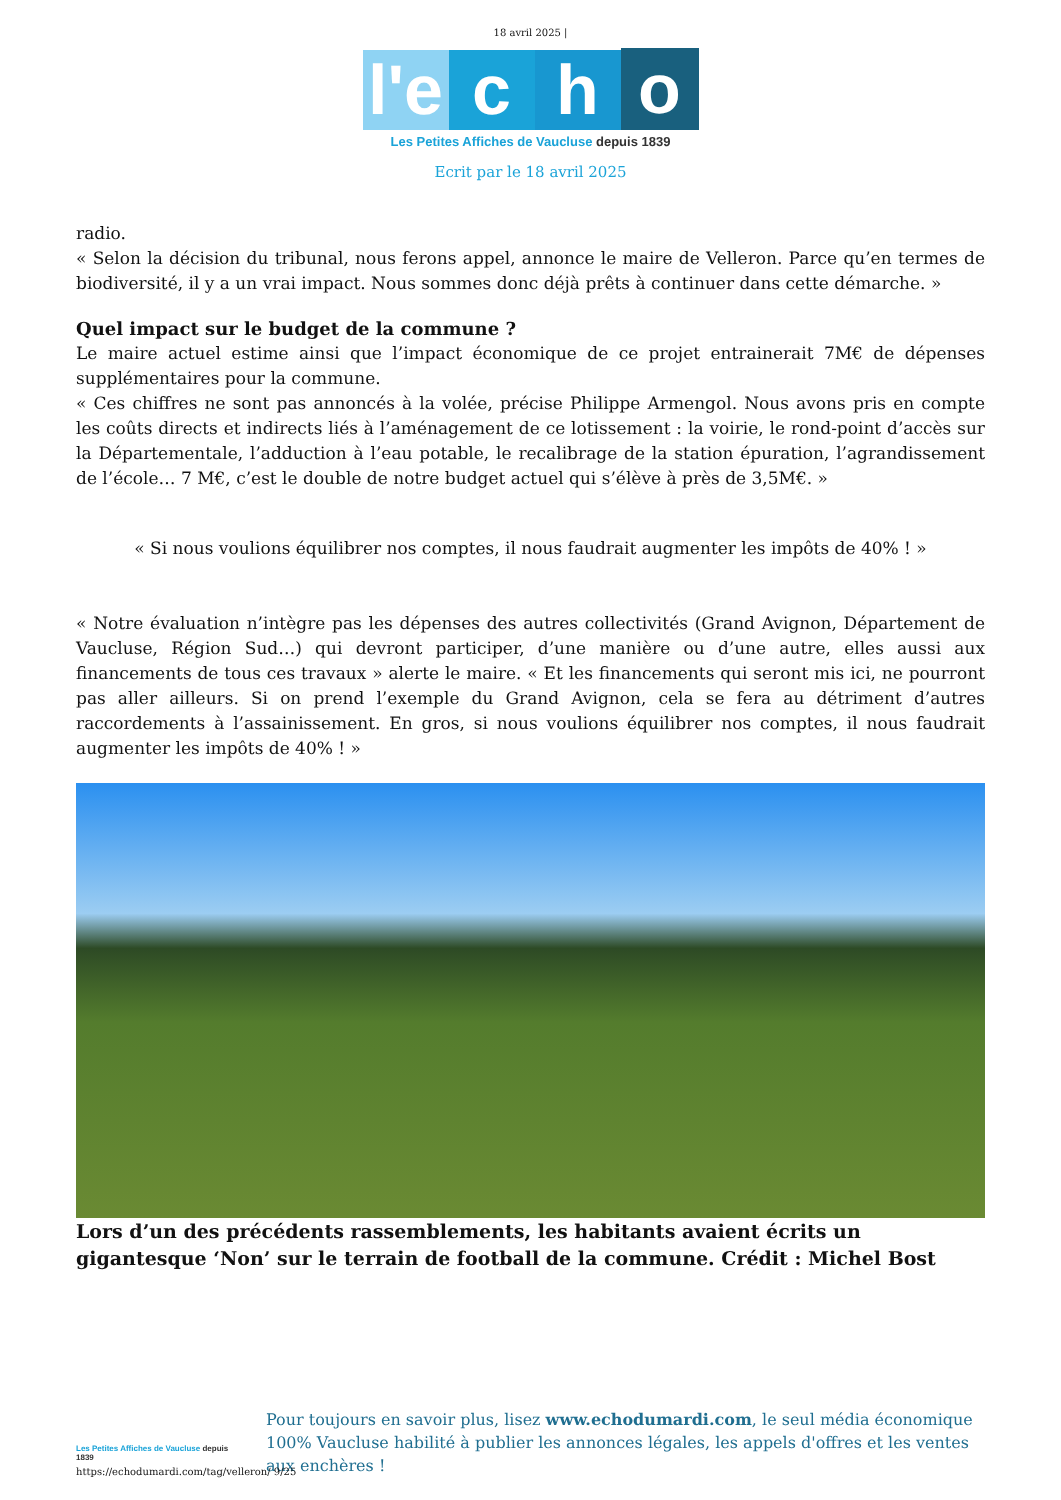18 avril 2025 |
l'e
c
h
o
Les Petites Affiches de Vaucluse depuis 1839
Ecrit par le 18 avril 2025
radio.
« Selon la décision du tribunal, nous ferons appel, annonce le maire de Velleron. Parce qu’en termes de biodiversité, il y a un vrai impact. Nous sommes donc déjà prêts à continuer dans cette démarche. »
Quel impact sur le budget de la commune ?
Le maire actuel estime ainsi que l’impact économique de ce projet entrainerait 7M€ de dépenses supplémentaires pour la commune.
« Ces chiffres ne sont pas annoncés à la volée, précise Philippe Armengol. Nous avons pris en compte les coûts directs et indirects liés à l’aménagement de ce lotissement : la voirie, le rond-point d’accès sur la Départementale, l’adduction à l’eau potable, le recalibrage de la station épuration, l’agrandissement de l’école… 7 M€, c’est le double de notre budget actuel qui s’élève à près de 3,5M€. »
« Si nous voulions équilibrer nos comptes, il nous faudrait augmenter les impôts de 40% ! »
« Notre évaluation n’intègre pas les dépenses des autres collectivités (Grand Avignon, Département de Vaucluse, Région Sud…) qui devront participer, d’une manière ou d’une autre, elles aussi aux financements de tous ces travaux » alerte le maire. « Et les financements qui seront mis ici, ne pourront pas aller ailleurs. Si on prend l’exemple du Grand Avignon, cela se fera au détriment d’autres raccordements à l’assainissement. En gros, si nous voulions équilibrer nos comptes, il nous faudrait augmenter les impôts de 40% ! »
Lors d’un des précédents rassemblements, les habitants avaient écrits un gigantesque ‘Non’ sur le terrain de football de la commune. Crédit : Michel Bost
Les Petites Affiches de Vaucluse depuis 1839
Pour toujours en savoir plus, lisez www.echodumardi.com, le seul média économique 100% Vaucluse habilité à publier les annonces légales, les appels d'offres et les ventes aux enchères !
https://echodumardi.com/tag/velleron/ 9/25